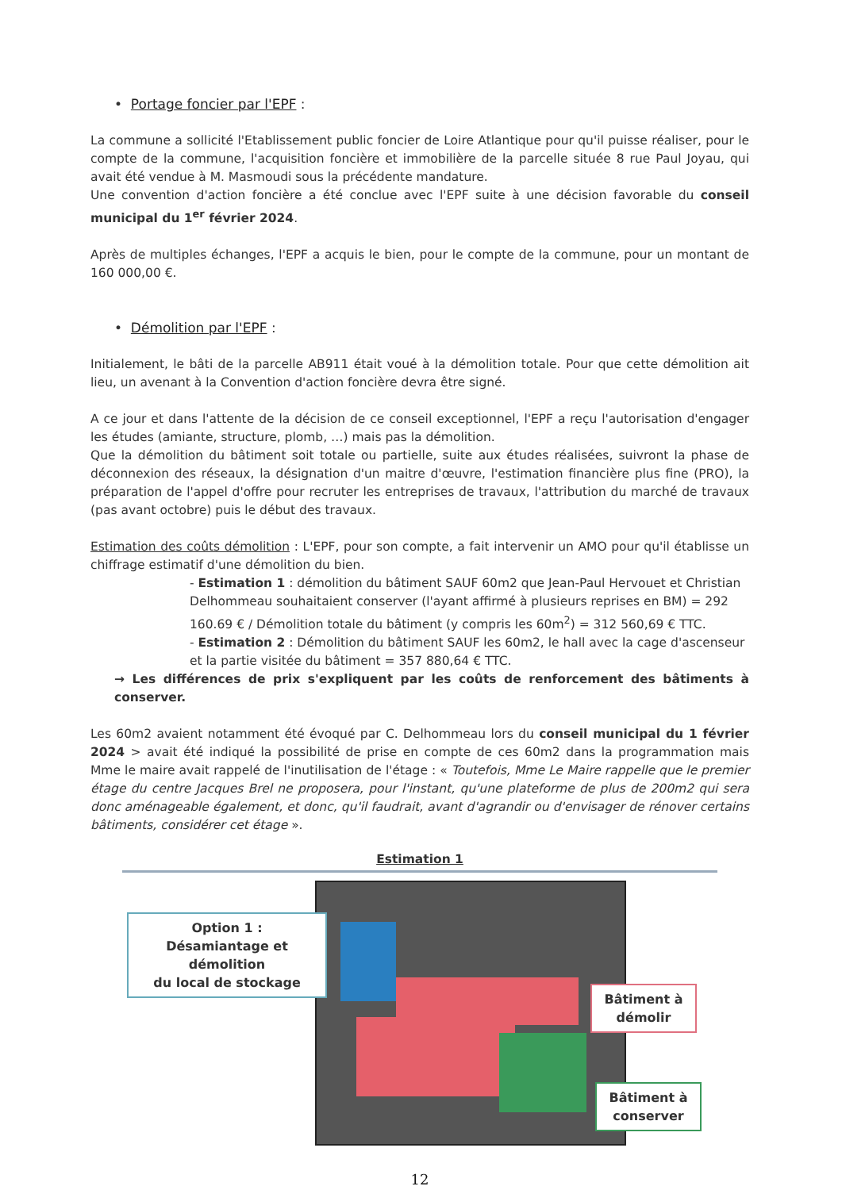• Portage foncier par l'EPF :
La commune a sollicité l'Etablissement public foncier de Loire Atlantique pour qu'il puisse réaliser, pour le compte de la commune, l'acquisition foncière et immobilière de la parcelle située 8 rue Paul Joyau, qui avait été vendue à M. Masmoudi sous la précédente mandature.
Une convention d'action foncière a été conclue avec l'EPF suite à une décision favorable du conseil municipal du 1<sup>er</sup> février 2024.
Après de multiples échanges, l'EPF a acquis le bien, pour le compte de la commune, pour un montant de 160 000,00 €.
• Démolition par l'EPF :
Initialement, le bâti de la parcelle AB911 était voué à la démolition totale. Pour que cette démolition ait lieu, un avenant à la Convention d'action foncière devra être signé.
A ce jour et dans l'attente de la décision de ce conseil exceptionnel, l'EPF a reçu l'autorisation d'engager les études (amiante, structure, plomb, …) mais pas la démolition.
Que la démolition du bâtiment soit totale ou partielle, suite aux études réalisées, suivront la phase de déconnexion des réseaux, la désignation d'un maitre d'œuvre, l'estimation financière plus fine (PRO), la préparation de l'appel d'offre pour recruter les entreprises de travaux, l'attribution du marché de travaux (pas avant octobre) puis le début des travaux.
Estimation des coûts démolition : L'EPF, pour son compte, a fait intervenir un AMO pour qu'il établisse un chiffrage estimatif d'une démolition du bien.
- Estimation 1 : démolition du bâtiment SAUF 60m2 que Jean-Paul Hervouet et Christian Delhommeau souhaitaient conserver (l'ayant affirmé à plusieurs reprises en BM) = 292 160.69 € / Démolition totale du bâtiment (y compris les 60m<sup>2</sup>) = 312 560,69 € TTC.
- Estimation 2 : Démolition du bâtiment SAUF les 60m2, le hall avec la cage d'ascenseur et la partie visitée du bâtiment = 357 880,64 € TTC.
→ Les différences de prix s'expliquent par les coûts de renforcement des bâtiments à conserver.
Les 60m2 avaient notamment été évoqué par C. Delhommeau lors du conseil municipal du 1 février 2024 > avait été indiqué la possibilité de prise en compte de ces 60m2 dans la programmation mais Mme le maire avait rappelé de l'inutilisation de l'étage : « Toutefois, Mme Le Maire rappelle que le premier étage du centre Jacques Brel ne proposera, pour l'instant, qu'une plateforme de plus de 200m2 qui sera donc aménageable également, et donc, qu'il faudrait, avant d'agrandir ou d'envisager de rénover certains bâtiments, considérer cet étage ».
Estimation 1
Option 1 :
Désamiantage et démolition
du local de stockage
Bâtiment à
démolir
Bâtiment à
conserver
12